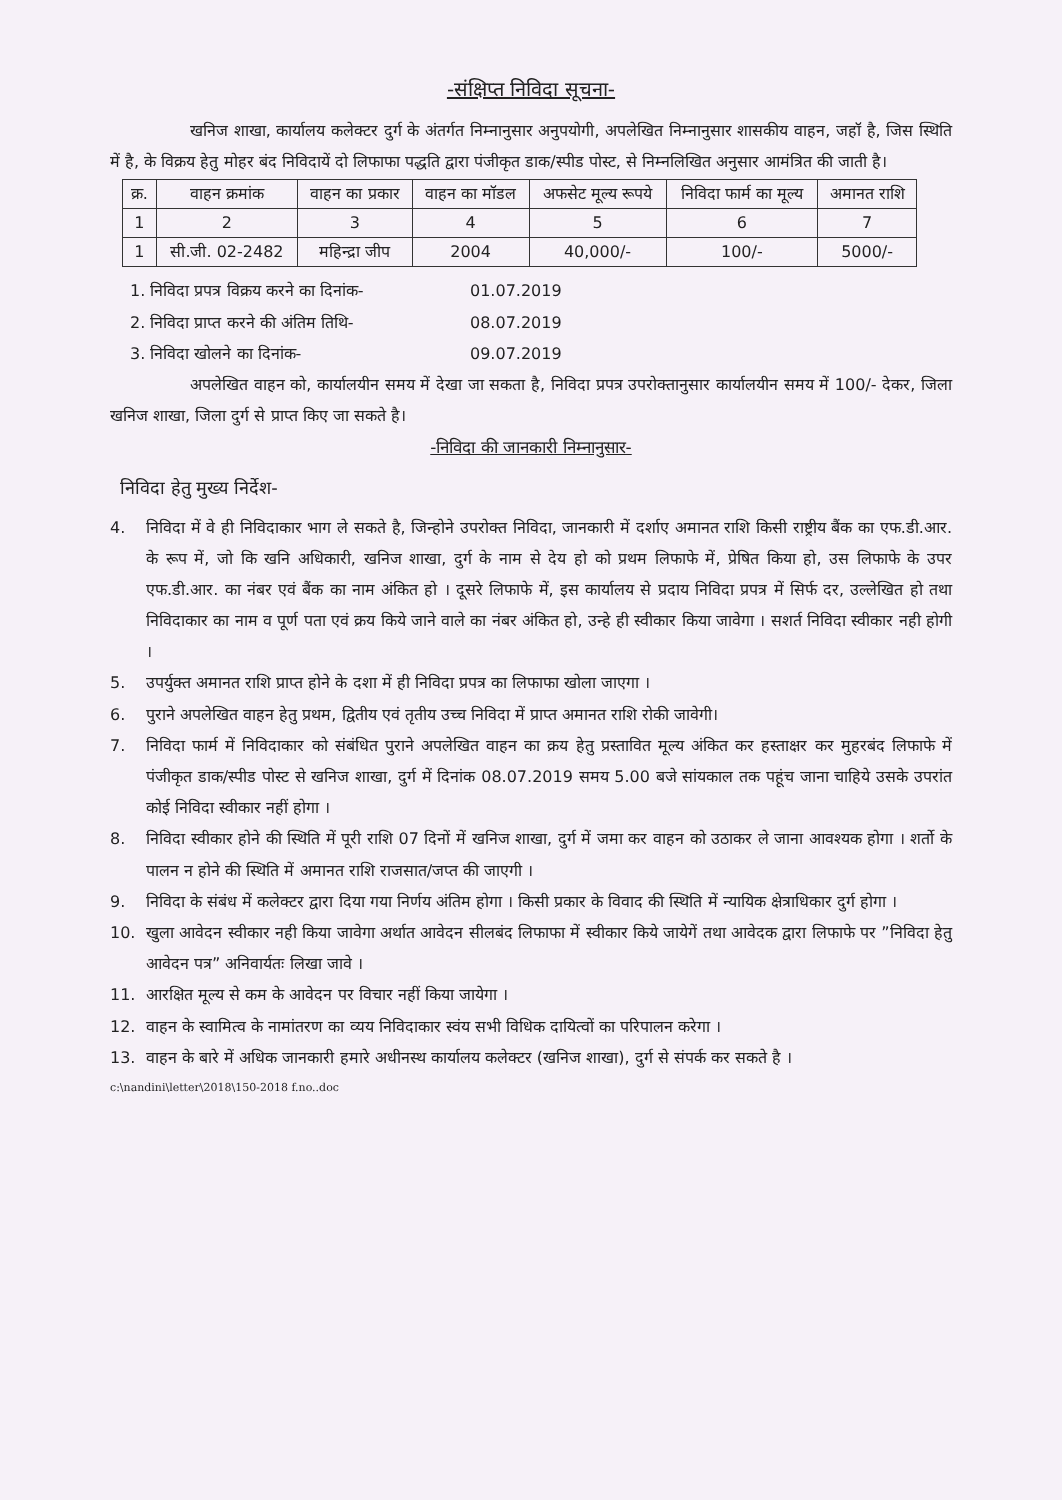-संक्षिप्त निविदा सूचना-
खनिज शाखा, कार्यालय कलेक्टर दुर्ग के अंतर्गत निम्नानुसार अनुपयोगी, अपलेखित निम्नानुसार शासकीय वाहन, जहॉ है, जिस स्थिति में है, के विक्रय हेतु मोहर बंद निविदायें दो लिफाफा पद्धति द्वारा पंजीकृत डाक/स्पीड पोस्ट, से निम्नलिखित अनुसार आमंत्रित की जाती है।
| क्र. | वाहन क्रमांक | वाहन का प्रकार | वाहन का मॉडल | अफसेट मूल्य रूपये | निविदा फार्म का मूल्य | अमानत राशि |
| --- | --- | --- | --- | --- | --- | --- |
| 1 | 2 | 3 | 4 | 5 | 6 | 7 |
| 1 | सी.जी. 02-2482 | महिन्द्रा जीप | 2004 | 40,000/- | 100/- | 5000/- |
1. निविदा प्रपत्र विक्रय करने का दिनांक- 01.07.2019
2. निविदा प्राप्त करने की अंतिम तिथि- 08.07.2019
3. निविदा खोलने का दिनांक- 09.07.2019
अपलेखित वाहन को, कार्यालयीन समय में देखा जा सकता है, निविदा प्रपत्र उपरोक्तानुसार कार्यालयीन समय में 100/- देकर, जिला खनिज शाखा, जिला दुर्ग से प्राप्त किए जा सकते है।
-निविदा की जानकारी निम्नानुसार-
निविदा हेतु मुख्य निर्देश-
4. निविदा में वे ही निविदाकार भाग ले सकते है, जिन्होने उपरोक्त निविदा, जानकारी में दर्शाए अमानत राशि किसी राष्ट्रीय बैंक का एफ.डी.आर. के रूप में, जो कि खनि अधिकारी, खनिज शाखा, दुर्ग के नाम से देय हो को प्रथम लिफाफे में, प्रेषित किया हो, उस लिफाफे के उपर एफ.डी.आर. का नंबर एवं बैंक का नाम अंकित हो । दूसरे लिफाफे में, इस कार्यालय से प्रदाय निविदा प्रपत्र में सिर्फ दर, उल्लेखित हो तथा निविदाकार का नाम व पूर्ण पता एवं क्रय किये जाने वाले का नंबर अंकित हो, उन्हे ही स्वीकार किया जावेगा । सशर्त निविदा स्वीकार नही होगी ।
5. उपर्युक्त अमानत राशि प्राप्त होने के दशा में ही निविदा प्रपत्र का लिफाफा खोला जाएगा ।
6. पुराने अपलेखित वाहन हेतु प्रथम, द्वितीय एवं तृतीय उच्च निविदा में प्राप्त अमानत राशि रोकी जावेगी।
7. निविदा फार्म में निविदाकार को संबंधित पुराने अपलेखित वाहन का क्रय हेतु प्रस्तावित मूल्य अंकित कर हस्ताक्षर कर मुहरबंद लिफाफे में पंजीकृत डाक/स्पीड पोस्ट से खनिज शाखा, दुर्ग में दिनांक 08.07.2019 समय 5.00 बजे सांयकाल तक पहूंच जाना चाहिये उसके उपरांत कोई निविदा स्वीकार नहीं होगा ।
8. निविदा स्वीकार होने की स्थिति में पूरी राशि 07 दिनों में खनिज शाखा, दुर्ग में जमा कर वाहन को उठाकर ले जाना आवश्यक होगा । शर्तो के पालन न होने की स्थिति में अमानत राशि राजसात/जप्त की जाएगी ।
9. निविदा के संबंध में कलेक्टर द्वारा दिया गया निर्णय अंतिम होगा । किसी प्रकार के विवाद की स्थिति में न्यायिक क्षेत्राधिकार दुर्ग होगा ।
10. खुला आवेदन स्वीकार नही किया जावेगा अर्थात आवेदन सीलबंद लिफाफा में स्वीकार किये जायेगें तथा आवेदक द्वारा लिफाफे पर ”निविदा हेतु आवेदन पत्र” अनिवार्यतः लिखा जावे ।
11. आरक्षित मूल्य से कम के आवेदन पर विचार नहीं किया जायेगा ।
12. वाहन के स्वामित्व के नामांतरण का व्यय निविदाकार स्वंय सभी विधिक दायित्वों का परिपालन करेगा ।
13. वाहन के बारे में अधिक जानकारी हमारे अधीनस्थ कार्यालय कलेक्टर (खनिज शाखा), दुर्ग से संपर्क कर सकते है ।
c:\nandini\letter\2018\150-2018 f.no..doc